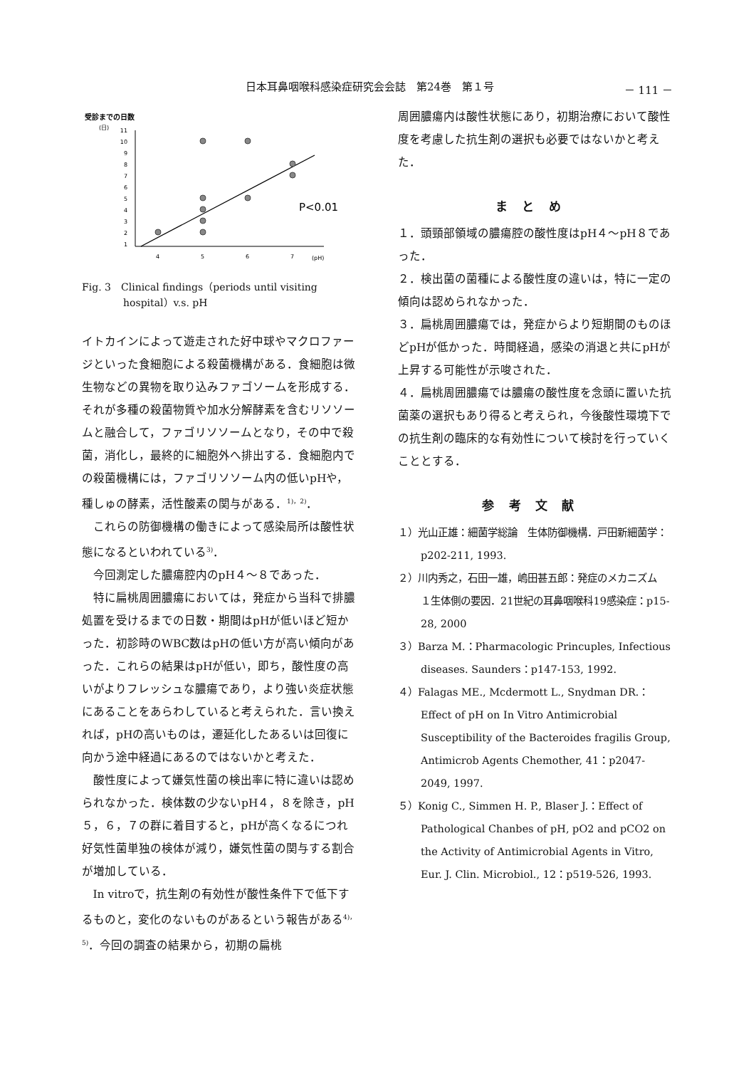日本耳鼻咽喉科感染症研究会会誌　第24巻　第１号 － 111 －
受診までの日数
(日)
11
10
9
8
7
6
5
4
3
2
1
4
5
6
7
(pH)
P<0.01
Fig. 3　Clinical findings（periods until visiting hospital）v.s. pH
イトカインによって遊走された好中球やマクロファージといった食細胞による殺菌機構がある．食細胞は微生物などの異物を取り込みファゴソームを形成する．それが多種の殺菌物質や加水分解酵素を含むリソソームと融合して，ファゴリソソームとなり，その中で殺菌，消化し，最終的に細胞外へ排出する．食細胞内での殺菌機構には，ファゴリソソーム内の低いpHや，種しゅの酵素，活性酸素の関与がある．<sup>1)，2)</sup>．
これらの防御機構の働きによって感染局所は酸性状態になるといわれている<sup>3)</sup>．
今回測定した膿瘍腔内のpH４～８であった．
特に扁桃周囲膿瘍においては，発症から当科で排膿処置を受けるまでの日数・期間はpHが低いほど短かった．初診時のWBC数はpHの低い方が高い傾向があった．これらの結果はpHが低い，即ち，酸性度の高いがよりフレッシュな膿瘍であり，より強い炎症状態にあることをあらわしていると考えられた．言い換えれば，pHの高いものは，遷延化したあるいは回復に向かう途中経過にあるのではないかと考えた．
酸性度によって嫌気性菌の検出率に特に違いは認められなかった．検体数の少ないpH４，８を除き，pH５，６，７の群に着目すると，pHが高くなるにつれ好気性菌単独の検体が減り，嫌気性菌の関与する割合が増加している．
In vitroで，抗生剤の有効性が酸性条件下で低下するものと，変化のないものがあるという報告がある<sup>4)，5)</sup>．今回の調査の結果から，初期の扁桃
周囲膿瘍内は酸性状態にあり，初期治療において酸性度を考慮した抗生剤の選択も必要ではないかと考えた．
まとめ
１．頭頸部領域の膿瘍腔の酸性度はpH４～pH８であった．
２．検出菌の菌種による酸性度の違いは，特に一定の傾向は認められなかった．
３．扁桃周囲膿瘍では，発症からより短期間のものほどpHが低かった．時間経過，感染の消退と共にpHが上昇する可能性が示唆された．
４．扁桃周囲膿瘍では膿瘍の酸性度を念頭に置いた抗菌薬の選択もあり得ると考えられ，今後酸性環境下での抗生剤の臨床的な有効性について検討を行っていくこととする．
参考文献
１）光山正雄：細菌学総論　生体防御機構．戸田新細菌学：p202-211, 1993.
２）川内秀之，石田一雄，嶋田甚五郎：発症のメカニズム　１生体側の要因．21世紀の耳鼻咽喉科19感染症：p15-28, 2000
３）Barza M.：Pharmacologic Princuples, Infectious diseases. Saunders：p147-153, 1992.
４）Falagas ME., Mcdermott L., Snydman DR.：Effect of pH on In Vitro Antimicrobial Susceptibility of the Bacteroides fragilis Group, Antimicrob Agents Chemother, 41：p2047-2049, 1997.
５）Konig C., Simmen H. P., Blaser J.：Effect of Pathological Chanbes of pH, pO2 and pCO2 on the Activity of Antimicrobial Agents in Vitro, Eur. J. Clin. Microbiol., 12：p519-526, 1993.